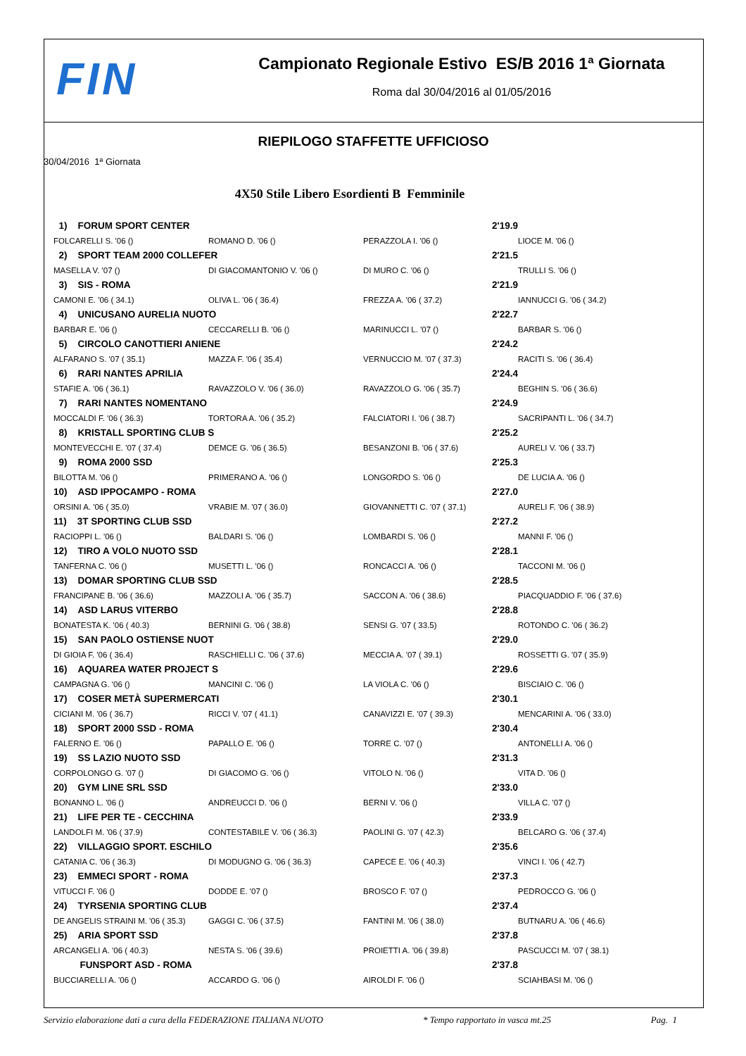FIN
Campionato Regionale Estivo ES/B 2016 1ª Giornata
Roma dal 30/04/2016 al 01/05/2016
RIEPILOGO STAFFETTE UFFICIOSO
30/04/2016 1ª Giornata
4X50 Stile Libero Esordienti B Femminile
| 1) FORUM SPORT CENTER | | 2'19.9 | |
| FOLCARELLI S. '06 () | ROMANO D. '06 () | PERAZZOLA I. '06 () | LIOCE M. '06 () |
| 2) SPORT TEAM 2000 COLLEFER | | 2'21.5 | |
| MASELLA V. '07 () | DI GIACOMANTONIO V. '06 () | DI MURO C. '06 () | TRULLI S. '06 () |
| 3) SIS - ROMA | | 2'21.9 | |
| CAMONI E. '06 ( 34.1) | OLIVA L. '06 ( 36.4) | FREZZA A. '06 ( 37.2) | IANNUCCI G. '06 ( 34.2) |
| 4) UNICUSANO AURELIA NUOTO | | 2'22.7 | |
| BARBAR E. '06 () | CECCARELLI B. '06 () | MARINUCCI L. '07 () | BARBAR S. '06 () |
| 5) CIRCOLO CANOTTIERI ANIENE | | 2'24.2 | |
| ALFARANO S. '07 ( 35.1) | MAZZA F. '06 ( 35.4) | VERNUCCIO M. '07 ( 37.3) | RACITI S. '06 ( 36.4) |
| 6) RARI NANTES APRILIA | | 2'24.4 | |
| STAFIE A. '06 ( 36.1) | RAVAZZOLO V. '06 ( 36.0) | RAVAZZOLO G. '06 ( 35.7) | BEGHIN S. '06 ( 36.6) |
| 7) RARI NANTES NOMENTANO | | 2'24.9 | |
| MOCCALDI F. '06 ( 36.3) | TORTORA A. '06 ( 35.2) | FALCIATORI I. '06 ( 38.7) | SACRIPANTI L. '06 ( 34.7) |
| 8) KRISTALL SPORTING CLUB S | | 2'25.2 | |
| MONTEVECCHI E. '07 ( 37.4) | DEMCE G. '06 ( 36.5) | BESANZONI B. '06 ( 37.6) | AURELI V. '06 ( 33.7) |
| 9) ROMA 2000 SSD | | 2'25.3 | |
| BILOTTA M. '06 () | PRIMERANO A. '06 () | LONGORDO S. '06 () | DE LUCIA A. '06 () |
| 10) ASD IPPOCAMPO - ROMA | | 2'27.0 | |
| ORSINI A. '06 ( 35.0) | VRABIE M. '07 ( 36.0) | GIOVANNETTI C. '07 ( 37.1) | AURELI F. '06 ( 38.9) |
| 11) 3T SPORTING CLUB SSD | | 2'27.2 | |
| RACIOPPI L. '06 () | BALDARI S. '06 () | LOMBARDI S. '06 () | MANNI F. '06 () |
| 12) TIRO A VOLO NUOTO SSD | | 2'28.1 | |
| TANFERNA C. '06 () | MUSETTI L. '06 () | RONCACCI A. '06 () | TACCONI M. '06 () |
| 13) DOMAR SPORTING CLUB SSD | | 2'28.5 | |
| FRANCIPANE B. '06 ( 36.6) | MAZZOLI A. '06 ( 35.7) | SACCON A. '06 ( 38.6) | PIACQUADDIO F. '06 ( 37.6) |
| 14) ASD LARUS VITERBO | | 2'28.8 | |
| BONATESTA K. '06 ( 40.3) | BERNINI G. '06 ( 38.8) | SENSI G. '07 ( 33.5) | ROTONDO C. '06 ( 36.2) |
| 15) SAN PAOLO OSTIENSE NUOT | | 2'29.0 | |
| DI GIOIA F. '06 ( 36.4) | RASCHIELLI C. '06 ( 37.6) | MECCIA A. '07 ( 39.1) | ROSSETTI G. '07 ( 35.9) |
| 16) AQUAREA WATER PROJECT S | | 2'29.6 | |
| CAMPAGNA G. '06 () | MANCINI C. '06 () | LA VIOLA C. '06 () | BISCIAIO C. '06 () |
| 17) COSER METÀ SUPERMERCATI | | 2'30.1 | |
| CICIANI M. '06 ( 36.7) | RICCI V. '07 ( 41.1) | CANAVIZZI E. '07 ( 39.3) | MENCARINI A. '06 ( 33.0) |
| 18) SPORT 2000 SSD - ROMA | | 2'30.4 | |
| FALERNO E. '06 () | PAPALLO E. '06 () | TORRE C. '07 () | ANTONELLI A. '06 () |
| 19) SS LAZIO NUOTO SSD | | 2'31.3 | |
| CORPOLONGO G. '07 () | DI GIACOMO G. '06 () | VITOLO N. '06 () | VITA D. '06 () |
| 20) GYM LINE SRL SSD | | 2'33.0 | |
| BONANNO L. '06 () | ANDREUCCI D. '06 () | BERNI V. '06 () | VILLA C. '07 () |
| 21) LIFE PER TE - CECCHINA | | 2'33.9 | |
| LANDOLFI M. '06 ( 37.9) | CONTESTABILE V. '06 ( 36.3) | PAOLINI G. '07 ( 42.3) | BELCARO G. '06 ( 37.4) |
| 22) VILLAGGIO SPORT. ESCHILO | | 2'35.6 | |
| CATANIA C. '06 ( 36.3) | DI MODUGNO G. '06 ( 36.3) | CAPECE E. '06 ( 40.3) | VINCI I. '06 ( 42.7) |
| 23) EMMECI SPORT - ROMA | | 2'37.3 | |
| VITUCCI F. '06 () | DODDE E. '07 () | BROSCO F. '07 () | PEDROCCO G. '06 () |
| 24) TYRSENIA SPORTING CLUB | | 2'37.4 | |
| DE ANGELIS STRAINI M. '06 ( 35.3) | GAGGI C. '06 ( 37.5) | FANTINI M. '06 ( 38.0) | BUTNARU A. '06 ( 46.6) |
| 25) ARIA SPORT SSD | | 2'37.8 | |
| ARCANGELI A. '06 ( 40.3) | NESTA S. '06 ( 39.6) | PROIETTI A. '06 ( 39.8) | PASCUCCI M. '07 ( 38.1) |
| FUNSPORT ASD - ROMA | | 2'37.8 | |
| BUCCIARELLI A. '06 () | ACCARDO G. '06 () | AIROLDI F. '06 () | SCIAHBASI M. '06 () |
Servizio elaborazione dati a cura della FEDERAZIONE ITALIANA NUOTO * Tempo rapportato in vasca mt.25 Pag. 1